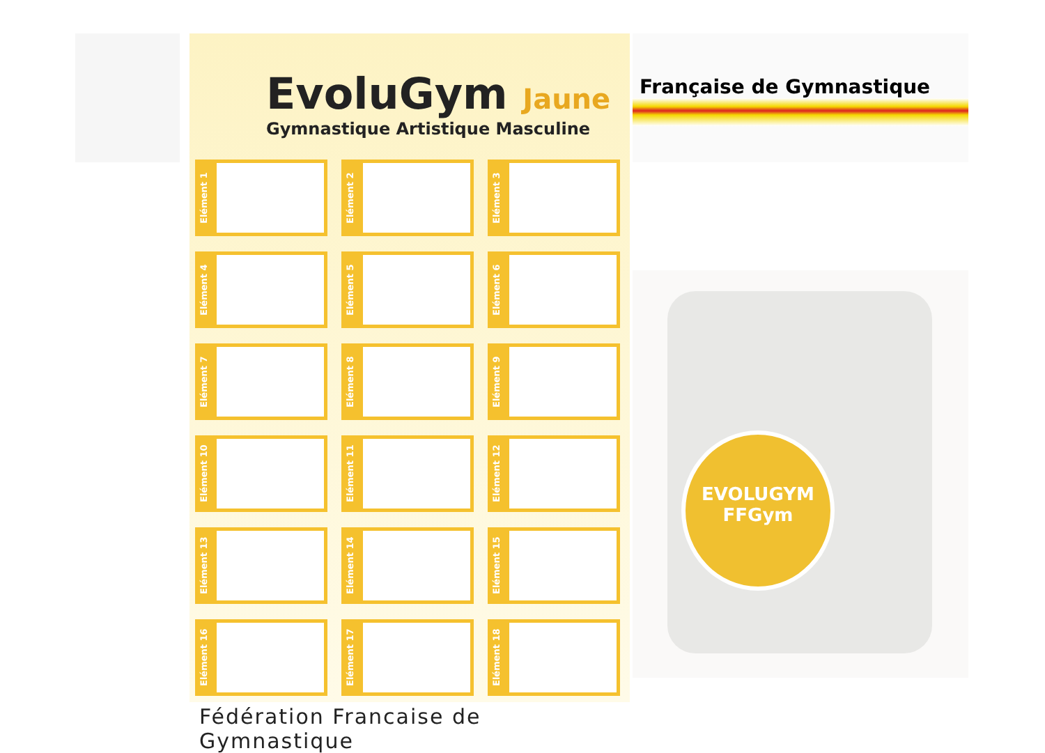EvoluGym Jaune
Gymnastique Artistique Masculine
Elément 1
Elément 2
Elément 3
Elément 4
Elément 5
Elément 6
Elément 7
Elément 8
Elément 9
Elément 10
Elément 11
Elément 12
Elément 13
Elément 14
Elément 15
Elément 16
Elément 17
Elément 18
Fédération Francaise de Gymnastique
Française de Gymnastique
EVOLUGYM
FFGym